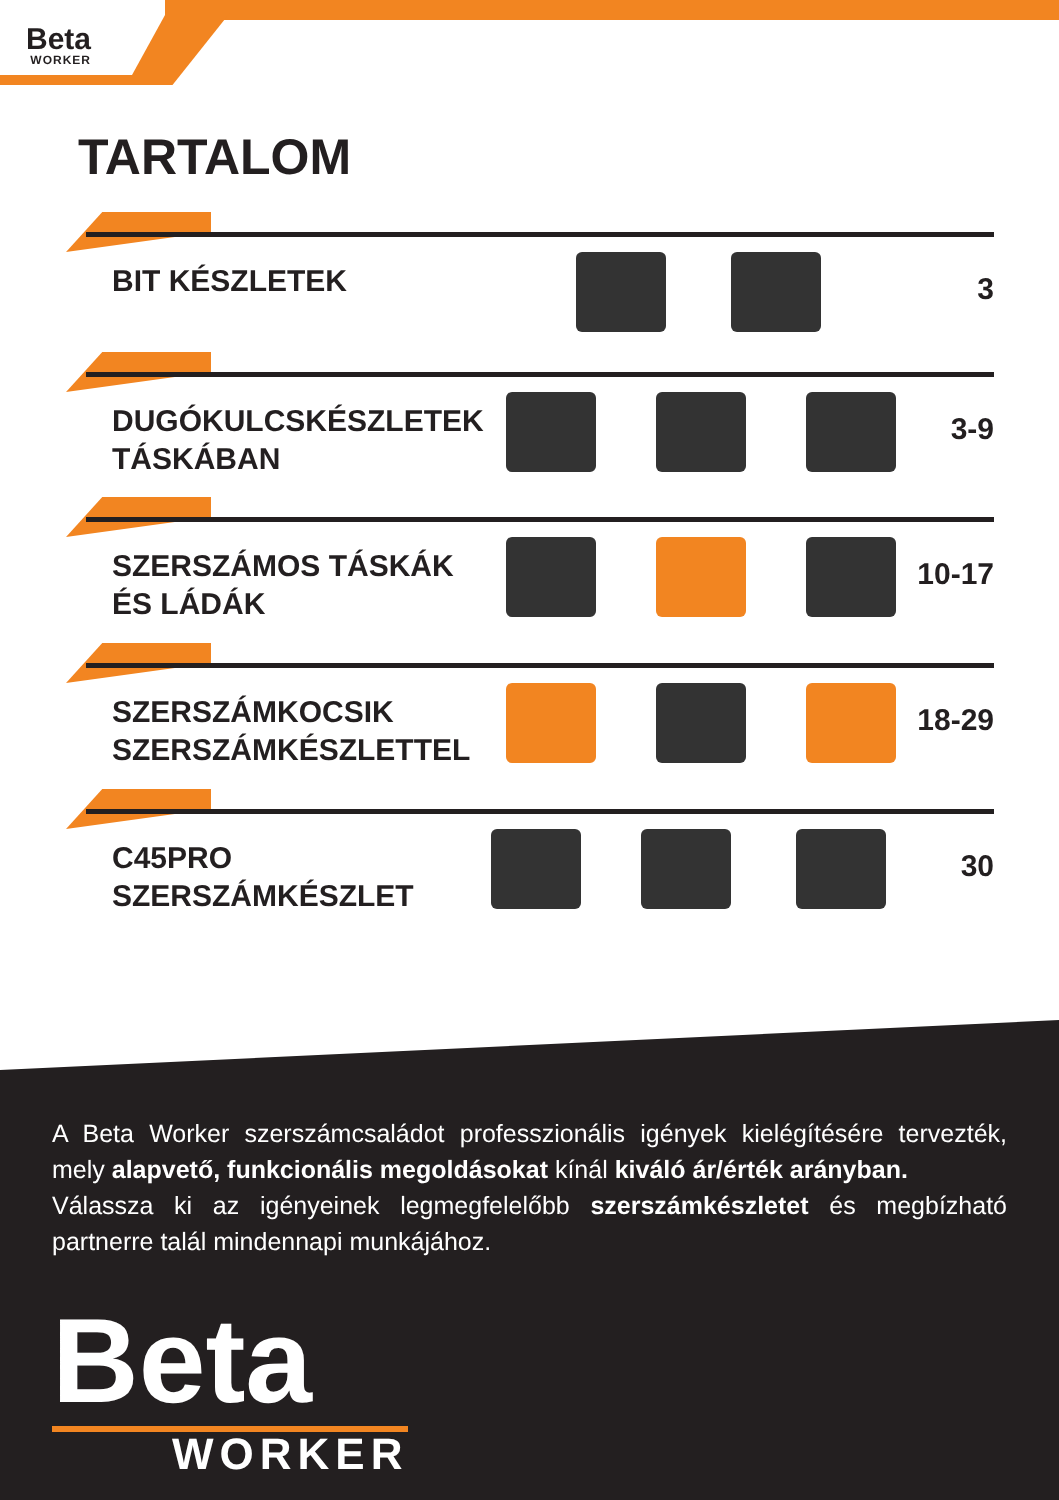Beta
WORKER
TARTALOM
BIT KÉSZLETEK 3
DUGÓKULCSKÉSZLETEK
TÁSKÁBAN
3-9
SZERSZÁMOS TÁSKÁK
ÉS LÁDÁK
10-17
SZERSZÁMKOCSIK
SZERSZÁMKÉSZLETTEL
18-29
C45PRO
SZERSZÁMKÉSZLET
30
A Beta Worker szerszámcsaládot professzionális igények kielégítésére tervezték, mely alapvető, funkcionális megoldásokat kínál kiváló ár/érték arányban.
Válassza ki az igényeinek legmegfelelőbb szerszámkészletet és megbízható partnerre talál mindennapi munkájához.
Beta
WORKER